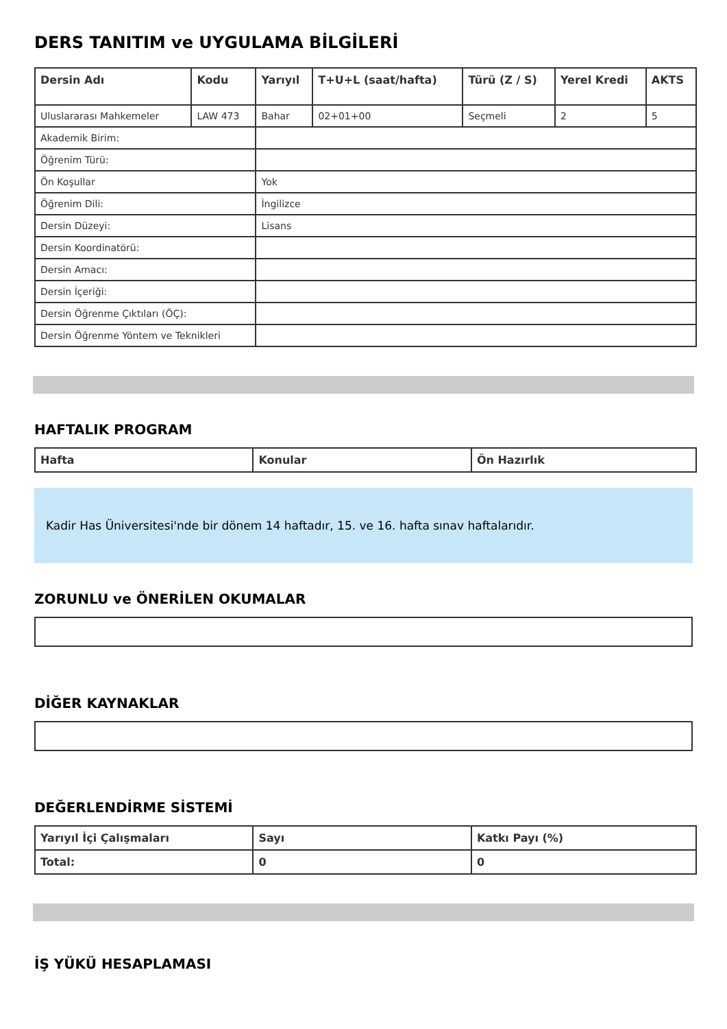DERS TANITIM ve UYGULAMA BİLGİLERİ
| Dersin Adı | Kodu | Yarıyıl | T+U+L (saat/hafta) | Türü (Z / S) | Yerel Kredi | AKTS |
| --- | --- | --- | --- | --- | --- | --- |
| Uluslararası Mahkemeler | LAW 473 | Bahar | 02+01+00 | Seçmeli | 2 | 5 |
| Akademik Birim: | | | | | | |
| Öğrenim Türü: | | | | | | |
| Ön Koşullar | | Yok | | | | |
| Öğrenim Dili: | | İngilizce | | | | |
| Dersin Düzeyi: | | Lisans | | | | |
| Dersin Koordinatörü: | | | | | | |
| Dersin Amacı: | | | | | | |
| Dersin İçeriği: | | | | | | |
| Dersin Öğrenme Çıktıları (ÖÇ): | | | | | | |
| Dersin Öğrenme Yöntem ve Teknikleri | | | | | | |
HAFTALIK PROGRAM
| Hafta | Konular | Ön Hazırlık |
| --- | --- | --- |
Kadir Has Üniversitesi'nde bir dönem 14 haftadır, 15. ve 16. hafta sınav haftalarıdır.
ZORUNLU ve ÖNERİLEN OKUMALAR
DİĞER KAYNAKLAR
DEĞERLENDİRME SİSTEMİ
| Yarıyıl İçi Çalışmaları | Sayı | Katkı Payı (%) |
| --- | --- | --- |
| Total: | 0 | 0 |
İŞ YÜKÜ HESAPLAMASI